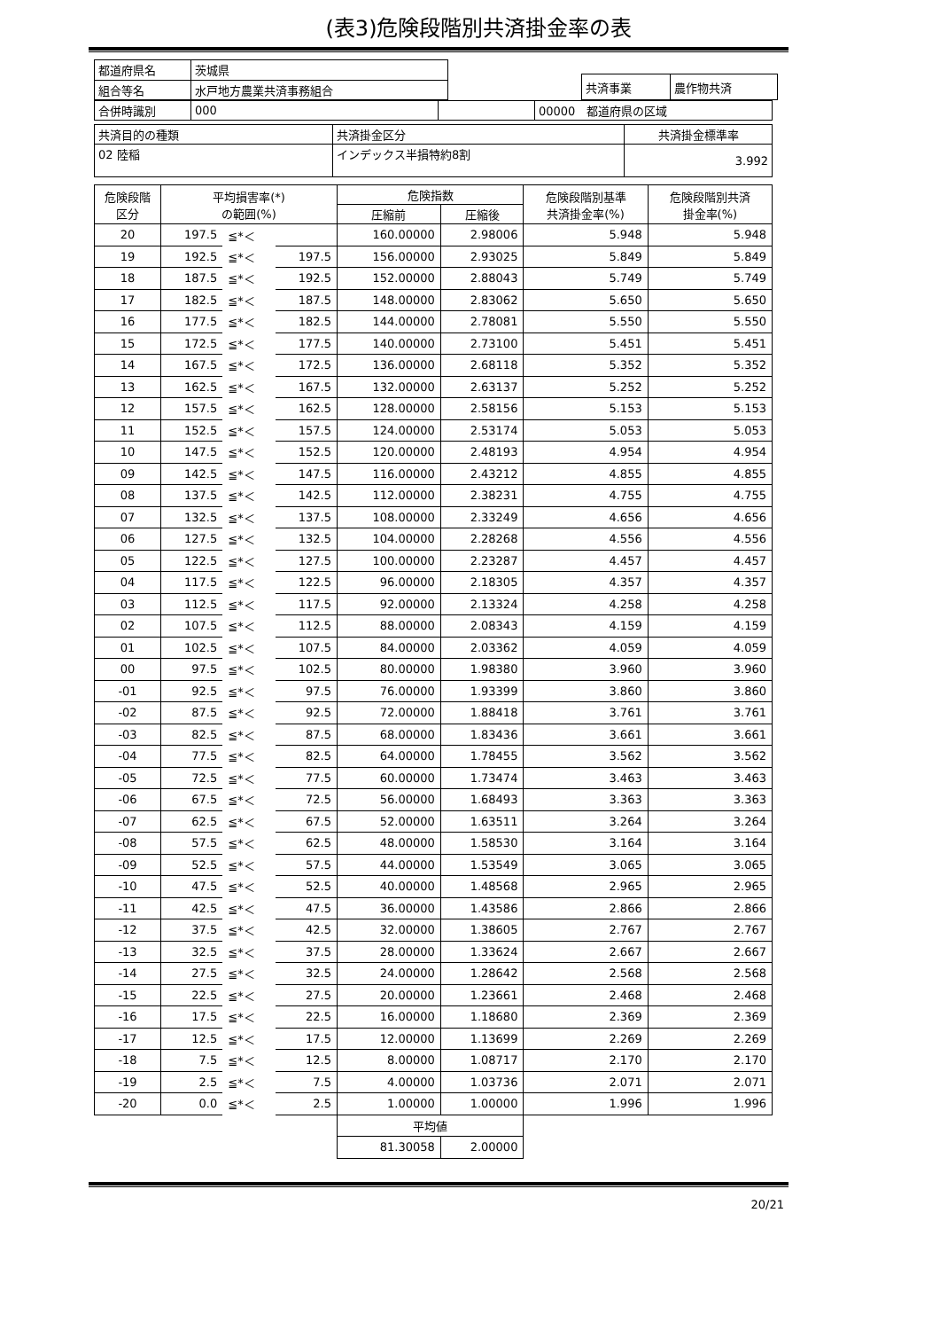(表3)危険段階別共済掛金率の表
| 都道府県名 | 茨城県 |
| 組合等名 | 水戸地方農業共済事務組合 |
| 共済事業 | 農作物共済 |
| 合併時識別 | 000 | | 00000 都道府県の区域 |
| 共済目的の種類 | 共済掛金区分 | 共済掛金標準率 |
| 02 陸稲 | インデックス半損特約8割 | 3.992 |
| 危険段階 区分 | 平均損害率(*) の範囲(%) | | | 危険指数 | | 危険段階別基準 共済掛金率(%) | 危険段階別共済 掛金率(%) |
| --- | --- | --- | --- | --- | --- | --- | --- |
| | | | | 圧縮前 | 圧縮後 | | |
| 20 | 197.5 | ≦*＜ | | 160.00000 | 2.98006 | 5.948 | 5.948 |
| 19 | 192.5 | ≦*＜ | 197.5 | 156.00000 | 2.93025 | 5.849 | 5.849 |
| 18 | 187.5 | ≦*＜ | 192.5 | 152.00000 | 2.88043 | 5.749 | 5.749 |
| 17 | 182.5 | ≦*＜ | 187.5 | 148.00000 | 2.83062 | 5.650 | 5.650 |
| 16 | 177.5 | ≦*＜ | 182.5 | 144.00000 | 2.78081 | 5.550 | 5.550 |
| 15 | 172.5 | ≦*＜ | 177.5 | 140.00000 | 2.73100 | 5.451 | 5.451 |
| 14 | 167.5 | ≦*＜ | 172.5 | 136.00000 | 2.68118 | 5.352 | 5.352 |
| 13 | 162.5 | ≦*＜ | 167.5 | 132.00000 | 2.63137 | 5.252 | 5.252 |
| 12 | 157.5 | ≦*＜ | 162.5 | 128.00000 | 2.58156 | 5.153 | 5.153 |
| 11 | 152.5 | ≦*＜ | 157.5 | 124.00000 | 2.53174 | 5.053 | 5.053 |
| 10 | 147.5 | ≦*＜ | 152.5 | 120.00000 | 2.48193 | 4.954 | 4.954 |
| 09 | 142.5 | ≦*＜ | 147.5 | 116.00000 | 2.43212 | 4.855 | 4.855 |
| 08 | 137.5 | ≦*＜ | 142.5 | 112.00000 | 2.38231 | 4.755 | 4.755 |
| 07 | 132.5 | ≦*＜ | 137.5 | 108.00000 | 2.33249 | 4.656 | 4.656 |
| 06 | 127.5 | ≦*＜ | 132.5 | 104.00000 | 2.28268 | 4.556 | 4.556 |
| 05 | 122.5 | ≦*＜ | 127.5 | 100.00000 | 2.23287 | 4.457 | 4.457 |
| 04 | 117.5 | ≦*＜ | 122.5 | 96.00000 | 2.18305 | 4.357 | 4.357 |
| 03 | 112.5 | ≦*＜ | 117.5 | 92.00000 | 2.13324 | 4.258 | 4.258 |
| 02 | 107.5 | ≦*＜ | 112.5 | 88.00000 | 2.08343 | 4.159 | 4.159 |
| 01 | 102.5 | ≦*＜ | 107.5 | 84.00000 | 2.03362 | 4.059 | 4.059 |
| 00 | 97.5 | ≦*＜ | 102.5 | 80.00000 | 1.98380 | 3.960 | 3.960 |
| -01 | 92.5 | ≦*＜ | 97.5 | 76.00000 | 1.93399 | 3.860 | 3.860 |
| -02 | 87.5 | ≦*＜ | 92.5 | 72.00000 | 1.88418 | 3.761 | 3.761 |
| -03 | 82.5 | ≦*＜ | 87.5 | 68.00000 | 1.83436 | 3.661 | 3.661 |
| -04 | 77.5 | ≦*＜ | 82.5 | 64.00000 | 1.78455 | 3.562 | 3.562 |
| -05 | 72.5 | ≦*＜ | 77.5 | 60.00000 | 1.73474 | 3.463 | 3.463 |
| -06 | 67.5 | ≦*＜ | 72.5 | 56.00000 | 1.68493 | 3.363 | 3.363 |
| -07 | 62.5 | ≦*＜ | 67.5 | 52.00000 | 1.63511 | 3.264 | 3.264 |
| -08 | 57.5 | ≦*＜ | 62.5 | 48.00000 | 1.58530 | 3.164 | 3.164 |
| -09 | 52.5 | ≦*＜ | 57.5 | 44.00000 | 1.53549 | 3.065 | 3.065 |
| -10 | 47.5 | ≦*＜ | 52.5 | 40.00000 | 1.48568 | 2.965 | 2.965 |
| -11 | 42.5 | ≦*＜ | 47.5 | 36.00000 | 1.43586 | 2.866 | 2.866 |
| -12 | 37.5 | ≦*＜ | 42.5 | 32.00000 | 1.38605 | 2.767 | 2.767 |
| -13 | 32.5 | ≦*＜ | 37.5 | 28.00000 | 1.33624 | 2.667 | 2.667 |
| -14 | 27.5 | ≦*＜ | 32.5 | 24.00000 | 1.28642 | 2.568 | 2.568 |
| -15 | 22.5 | ≦*＜ | 27.5 | 20.00000 | 1.23661 | 2.468 | 2.468 |
| -16 | 17.5 | ≦*＜ | 22.5 | 16.00000 | 1.18680 | 2.369 | 2.369 |
| -17 | 12.5 | ≦*＜ | 17.5 | 12.00000 | 1.13699 | 2.269 | 2.269 |
| -18 | 7.5 | ≦*＜ | 12.5 | 8.00000 | 1.08717 | 2.170 | 2.170 |
| -19 | 2.5 | ≦*＜ | 7.5 | 4.00000 | 1.03736 | 2.071 | 2.071 |
| -20 | 0.0 | ≦*＜ | 2.5 | 1.00000 | 1.00000 | 1.996 | 1.996 |
| | | | | 平均値 | | | |
| | | | | 81.30058 | 2.00000 | | |
20/21